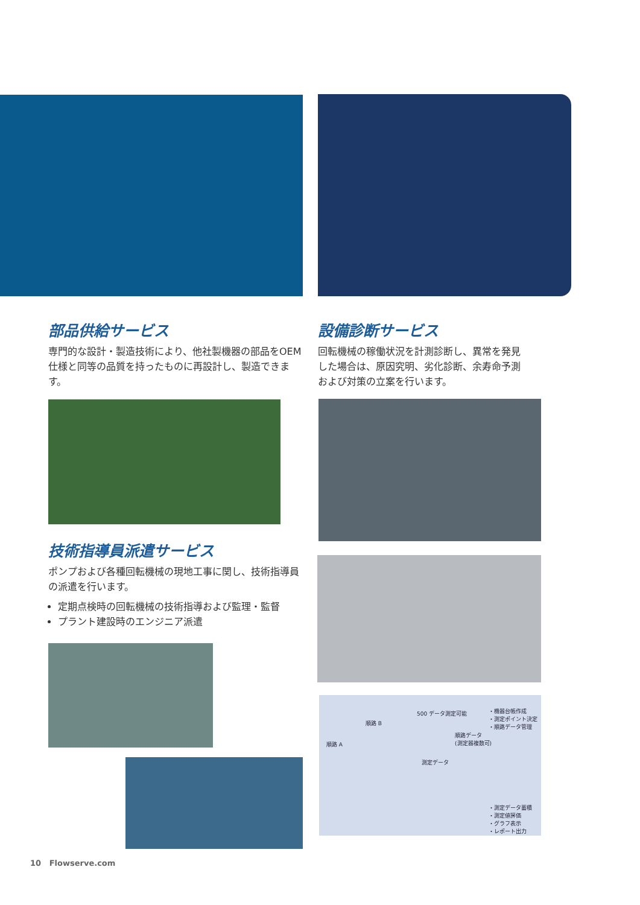部品供給サービス
専門的な設計・製造技術により、他社製機器の部品をOEM仕様と同等の品質を持ったものに再設計し、製造できます。
設備診断サービス
回転機械の稼働状況を計測診断し、異常を発見した場合は、原因究明、劣化診断、余寿命予測および対策の立案を行います。
技術指導員派遣サービス
ポンプおよび各種回転機械の現地工事に関し、技術指導員の派遣を行います。
定期点検時の回転機械の技術指導および監理・監督
プラント建設時のエンジニア派遣
500 データ測定可能 ・機器台帳作成
・測定ポイント決定
・順路データ管理 順路 B
順路 A
順路データ
(測定器複数可)
測定データ
・測定データ蓄積
・測定値評価
・グラフ表示
・レポート出力
10 Flowserve.com